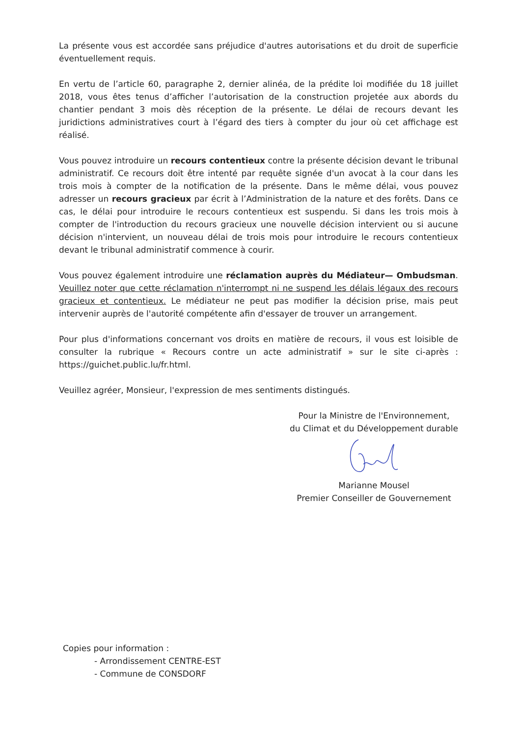La présente vous est accordée sans préjudice d'autres autorisations et du droit de superficie éventuellement requis.
En vertu de l’article 60, paragraphe 2, dernier alinéa, de la prédite loi modifiée du 18 juillet 2018, vous êtes tenus d’afficher l’autorisation de la construction projetée aux abords du chantier pendant 3 mois dès réception de la présente. Le délai de recours devant les juridictions administratives court à l’égard des tiers à compter du jour où cet affichage est réalisé.
Vous pouvez introduire un recours contentieux contre la présente décision devant le tribunal administratif. Ce recours doit être intenté par requête signée d'un avocat à la cour dans les trois mois à compter de la notification de la présente. Dans le même délai, vous pouvez adresser un recours gracieux par écrit à l’Administration de la nature et des forêts. Dans ce cas, le délai pour introduire le recours contentieux est suspendu. Si dans les trois mois à compter de l'introduction du recours gracieux une nouvelle décision intervient ou si aucune décision n'intervient, un nouveau délai de trois mois pour introduire le recours contentieux devant le tribunal administratif commence à courir.
Vous pouvez également introduire une réclamation auprès du Médiateur— Ombudsman. Veuillez noter que cette réclamation n'interrompt ni ne suspend les délais légaux des recours gracieux et contentieux. Le médiateur ne peut pas modifier la décision prise, mais peut intervenir auprès de l'autorité compétente afin d'essayer de trouver un arrangement.
Pour plus d'informations concernant vos droits en matière de recours, il vous est loisible de consulter la rubrique « Recours contre un acte administratif » sur le site ci-après : https://guichet.public.lu/fr.html.
Veuillez agréer, Monsieur, l'expression de mes sentiments distingués.
Pour la Ministre de l'Environnement,
du Climat et du Développement durable
Marianne Mousel
Premier Conseiller de Gouvernement
Copies pour information :
- Arrondissement CENTRE-EST
- Commune de CONSDORF